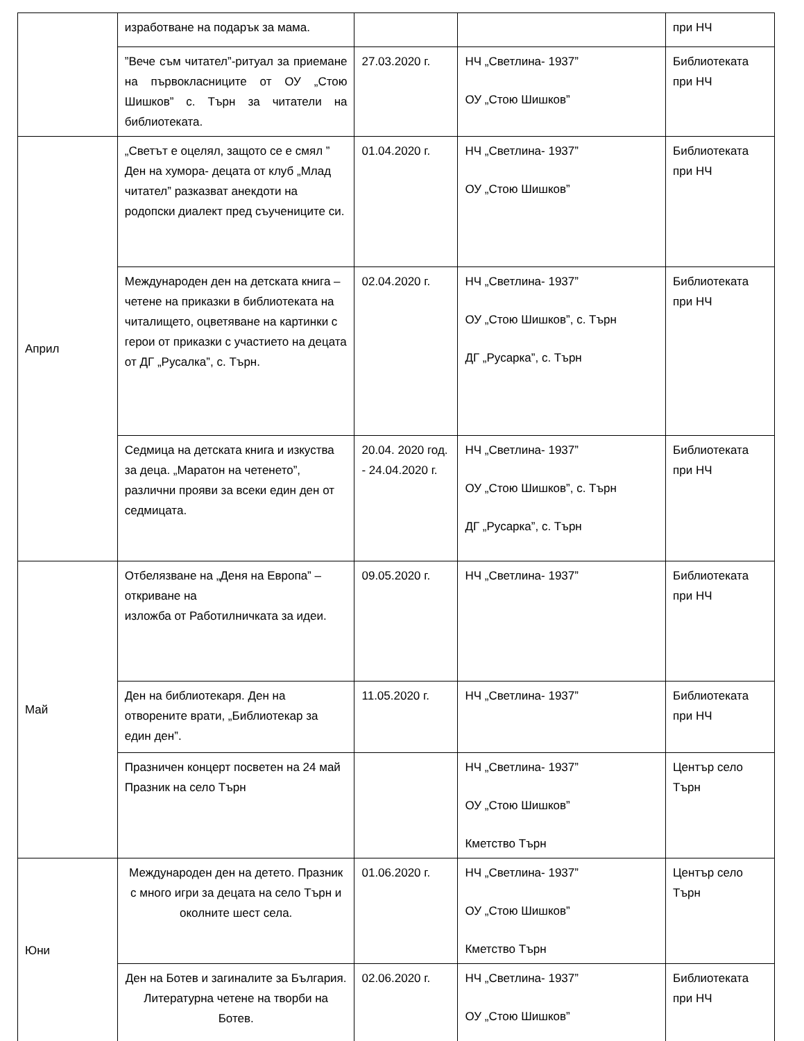| | изработване на подарък за мама. | | | при НЧ |
| | ”Вече съм читател”-ритуал за приемане на първокласниците от ОУ „Стою Шишков” с. Търн за читатели на библиотеката. | 27.03.2020 г. | НЧ „Светлина- 1937” ОУ „Стою Шишков” | Библиотеката при НЧ |
| Април | „Светът е оцелял, защото се е смял ” Ден на хумора- децата от клуб „Млад читател” разказват анекдоти на родопски диалект пред съучениците си. | 01.04.2020 г. | НЧ „Светлина- 1937” ОУ „Стою Шишков” | Библиотеката при НЧ |
| | Международен ден на детската книга – четене на приказки в библиотеката на читалището, оцветяване на картинки с герои от приказки с участието на децата от ДГ „Русалка”, с. Търн. | 02.04.2020 г. | НЧ „Светлина- 1937” ОУ „Стою Шишков”, с. Търн ДГ „Русарка”, с. Търн | Библиотеката при НЧ |
| | Седмица на детската книга и изкуства за деца. „Маратон на четенето”, различни прояви за всеки един ден от седмицата. | 20.04. 2020 год. - 24.04.2020 г. | НЧ „Светлина- 1937” ОУ „Стою Шишков”, с. Търн ДГ „Русарка”, с. Търн | Библиотеката при НЧ |
| Май | Отбелязване на „Деня на Европа” – откриване на изложба от Работилничката за идеи. | 09.05.2020 г. | НЧ „Светлина- 1937” | Библиотеката при НЧ |
| | Ден на библиотекаря. Ден на отворените врати, „Библиотекар за един ден”. | 11.05.2020 г. | НЧ „Светлина- 1937” | Библиотеката при НЧ |
| | Празничен концерт посветен на 24 май Празник на село Търн | | НЧ „Светлина- 1937” ОУ „Стою Шишков” Кметство Търн | Център село Търн |
| Юни | Международен ден на детето. Празник с много игри за децата на село Търн и околните шест села. | 01.06.2020 г. | НЧ „Светлина- 1937” ОУ „Стою Шишков” Кметство Търн | Център село Търн |
| | Ден на Ботев и загиналите за България. Литературна четене на творби на Ботев. | 02.06.2020 г. | НЧ „Светлина- 1937” ОУ „Стою Шишков” | Библиотеката при НЧ |